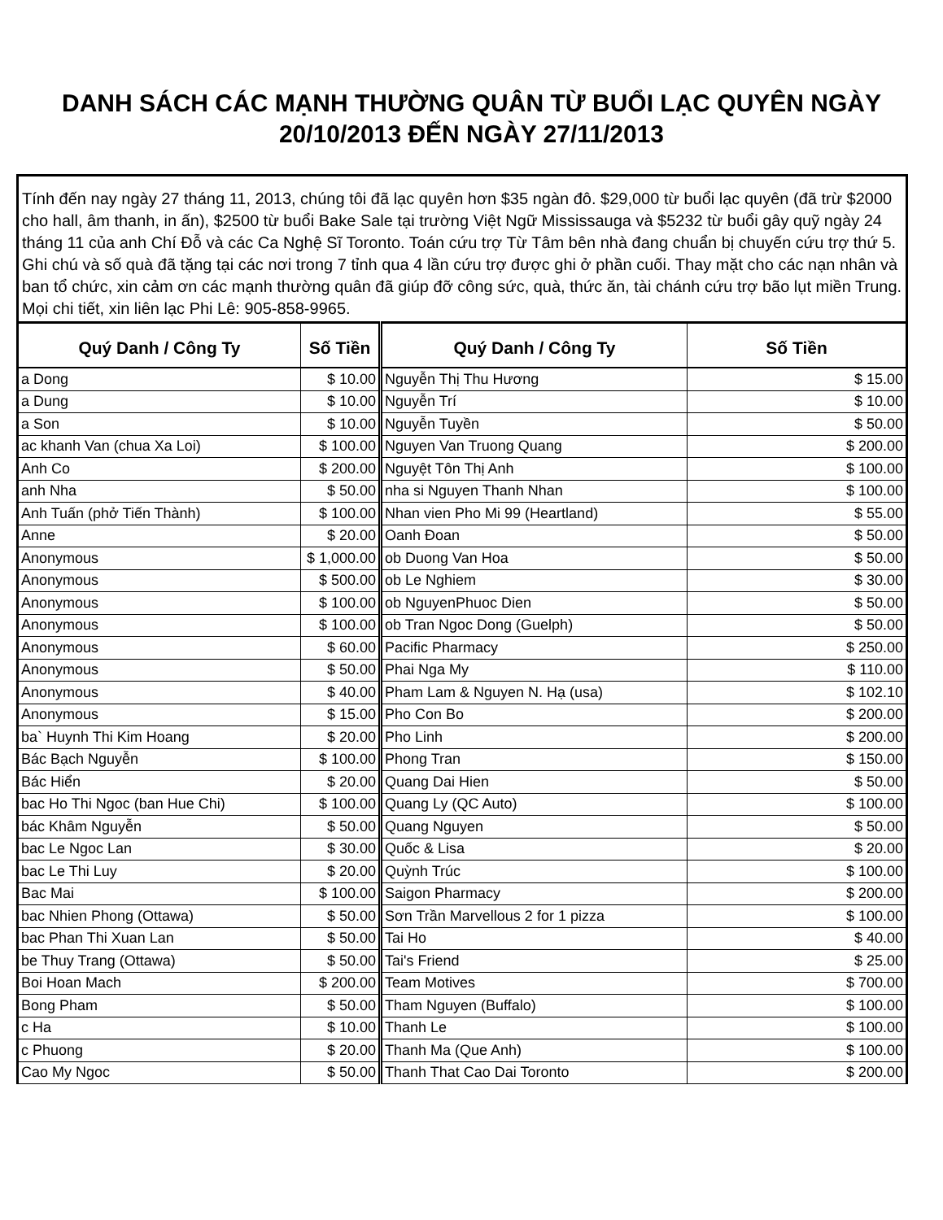DANH SÁCH CÁC MẠNH THƯỜNG QUÂN TỪ BUỔI LẠC QUYÊN NGÀY
20/10/2013 ĐẾN NGÀY 27/11/2013
Tính đến nay ngày 27 tháng 11, 2013, chúng tôi đã lạc quyên hơn $35 ngàn đô. $29,000 từ buổi lạc quyên (đã trừ $2000 cho hall, âm thanh, in ấn), $2500 từ buổi Bake Sale tại trường Việt Ngữ Mississauga và $5232 từ buổi gây quỹ ngày 24 tháng 11 của anh Chí Đỗ và các Ca Nghệ Sĩ Toronto. Toán cứu trợ Từ Tâm bên nhà đang chuẩn bị chuyến cứu trợ thứ 5. Ghi chú và số quà đã tặng tại các nơi trong 7 tỉnh qua 4 lần cứu trợ được ghi ở phần cuối. Thay mặt cho các nạn nhân và ban tổ chức, xin cảm ơn các mạnh thường quân đã giúp đỡ công sức, quà, thức ăn, tài chánh cứu trợ bão lụt miền Trung. Mọi chi tiết, xin liên lạc Phi Lê: 905-858-9965.
| Quý Danh / Công Ty | Số Tiền | Quý Danh / Công Ty | Số Tiền |
| --- | --- | --- | --- |
| a Dong | $ 10.00 | Nguyễn Thị Thu Hương | $ 15.00 |
| a Dung | $ 10.00 | Nguyễn Trí | $ 10.00 |
| a Son | $ 10.00 | Nguyễn Tuyền | $ 50.00 |
| ac khanh Van (chua Xa Loi) | $ 100.00 | Nguyen Van Truong Quang | $ 200.00 |
| Anh Co | $ 200.00 | Nguyệt Tôn Thị Anh | $ 100.00 |
| anh Nha | $ 50.00 | nha si Nguyen Thanh Nhan | $ 100.00 |
| Anh Tuấn (phở Tiến Thành) | $ 100.00 | Nhan vien Pho Mi 99 (Heartland) | $ 55.00 |
| Anne | $ 20.00 | Oanh Đoan | $ 50.00 |
| Anonymous | $ 1,000.00 | ob Duong Van Hoa | $ 50.00 |
| Anonymous | $ 500.00 | ob Le Nghiem | $ 30.00 |
| Anonymous | $ 100.00 | ob NguyenPhuoc Dien | $ 50.00 |
| Anonymous | $ 100.00 | ob Tran Ngoc Dong (Guelph) | $ 50.00 |
| Anonymous | $ 60.00 | Pacific Pharmacy | $ 250.00 |
| Anonymous | $ 50.00 | Phai Nga My | $ 110.00 |
| Anonymous | $ 40.00 | Pham Lam & Nguyen N. Hạ (usa) | $ 102.10 |
| Anonymous | $ 15.00 | Pho Con Bo | $ 200.00 |
| ba` Huynh Thi Kim Hoang | $ 20.00 | Pho Linh | $ 200.00 |
| Bác Bạch Nguyễn | $ 100.00 | Phong Tran | $ 150.00 |
| Bác Hiển | $ 20.00 | Quang Dai Hien | $ 50.00 |
| bac Ho Thi Ngoc (ban Hue Chi) | $ 100.00 | Quang Ly (QC Auto) | $ 100.00 |
| bác Khâm Nguyễn | $ 50.00 | Quang Nguyen | $ 50.00 |
| bac Le Ngoc Lan | $ 30.00 | Quốc & Lisa | $ 20.00 |
| bac Le Thi Luy | $ 20.00 | Quỳnh Trúc | $ 100.00 |
| Bac Mai | $ 100.00 | Saigon Pharmacy | $ 200.00 |
| bac Nhien Phong (Ottawa) | $ 50.00 | Sơn Trần Marvellous 2 for 1 pizza | $ 100.00 |
| bac Phan Thi Xuan Lan | $ 50.00 | Tai Ho | $ 40.00 |
| be Thuy Trang (Ottawa) | $ 50.00 | Tai's Friend | $ 25.00 |
| Boi Hoan Mach | $ 200.00 | Team Motives | $ 700.00 |
| Bong Pham | $ 50.00 | Tham Nguyen (Buffalo) | $ 100.00 |
| c Ha | $ 10.00 | Thanh Le | $ 100.00 |
| c Phuong | $ 20.00 | Thanh Ma (Que Anh) | $ 100.00 |
| Cao My Ngoc | $ 50.00 | Thanh That Cao Dai Toronto | $ 200.00 |